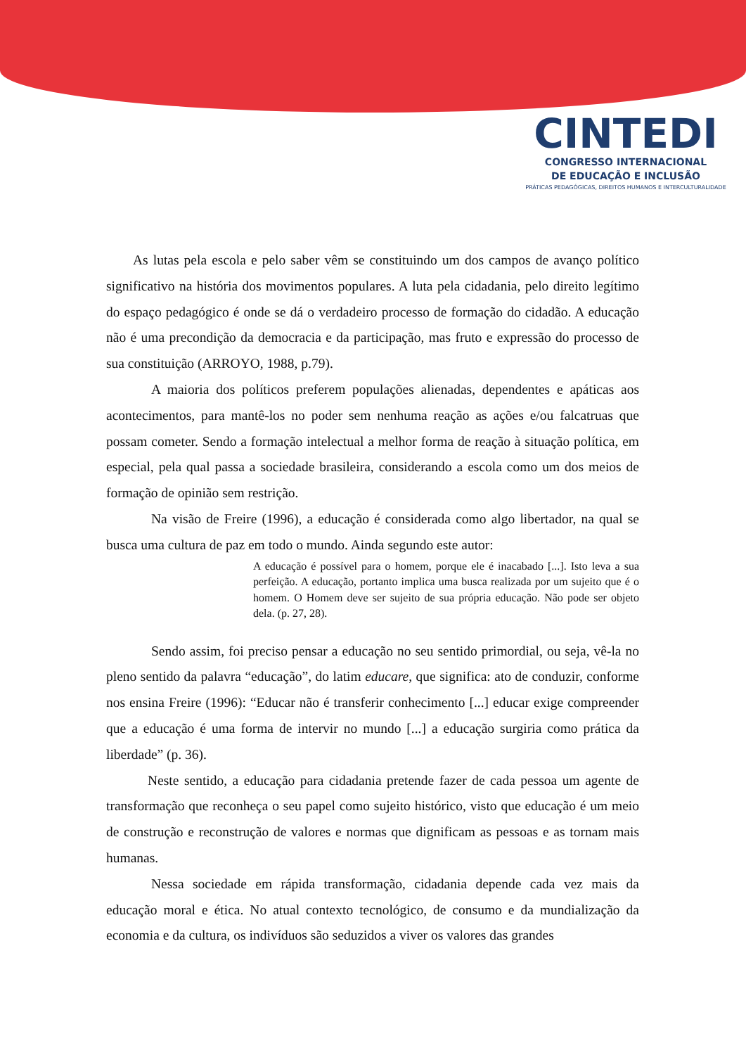CINTEDI
CONGRESSO INTERNACIONAL
DE EDUCAÇÃO E INCLUSÃO
PRÁTICAS PEDAGÓGICAS, DIREITOS HUMANOS E INTERCULTURALIDADE
As lutas pela escola e pelo saber vêm se constituindo um dos campos de avanço político significativo na história dos movimentos populares. A luta pela cidadania, pelo direito legítimo do espaço pedagógico é onde se dá o verdadeiro processo de formação do cidadão. A educação não é uma precondição da democracia e da participação, mas fruto e expressão do processo de sua constituição (ARROYO, 1988, p.79).
A maioria dos políticos preferem populações alienadas, dependentes e apáticas aos acontecimentos, para mantê-los no poder sem nenhuma reação as ações e/ou falcatruas que possam cometer. Sendo a formação intelectual a melhor forma de reação à situação política, em especial, pela qual passa a sociedade brasileira, considerando a escola como um dos meios de formação de opinião sem restrição.
Na visão de Freire (1996), a educação é considerada como algo libertador, na qual se busca uma cultura de paz em todo o mundo. Ainda segundo este autor:
A educação é possível para o homem, porque ele é inacabado [...]. Isto leva a sua perfeição. A educação, portanto implica uma busca realizada por um sujeito que é o homem. O Homem deve ser sujeito de sua própria educação. Não pode ser objeto dela. (p. 27, 28).
Sendo assim, foi preciso pensar a educação no seu sentido primordial, ou seja, vê-la no pleno sentido da palavra “educação”, do latim educare, que significa: ato de conduzir, conforme nos ensina Freire (1996): “Educar não é transferir conhecimento [...] educar exige compreender que a educação é uma forma de intervir no mundo [...] a educação surgiria como prática da liberdade” (p. 36).
Neste sentido, a educação para cidadania pretende fazer de cada pessoa um agente de transformação que reconheça o seu papel como sujeito histórico, visto que educação é um meio de construção e reconstrução de valores e normas que dignificam as pessoas e as tornam mais humanas.
Nessa sociedade em rápida transformação, cidadania depende cada vez mais da educação moral e ética. No atual contexto tecnológico, de consumo e da mundialização da economia e da cultura, os indivíduos são seduzidos a viver os valores das grandes